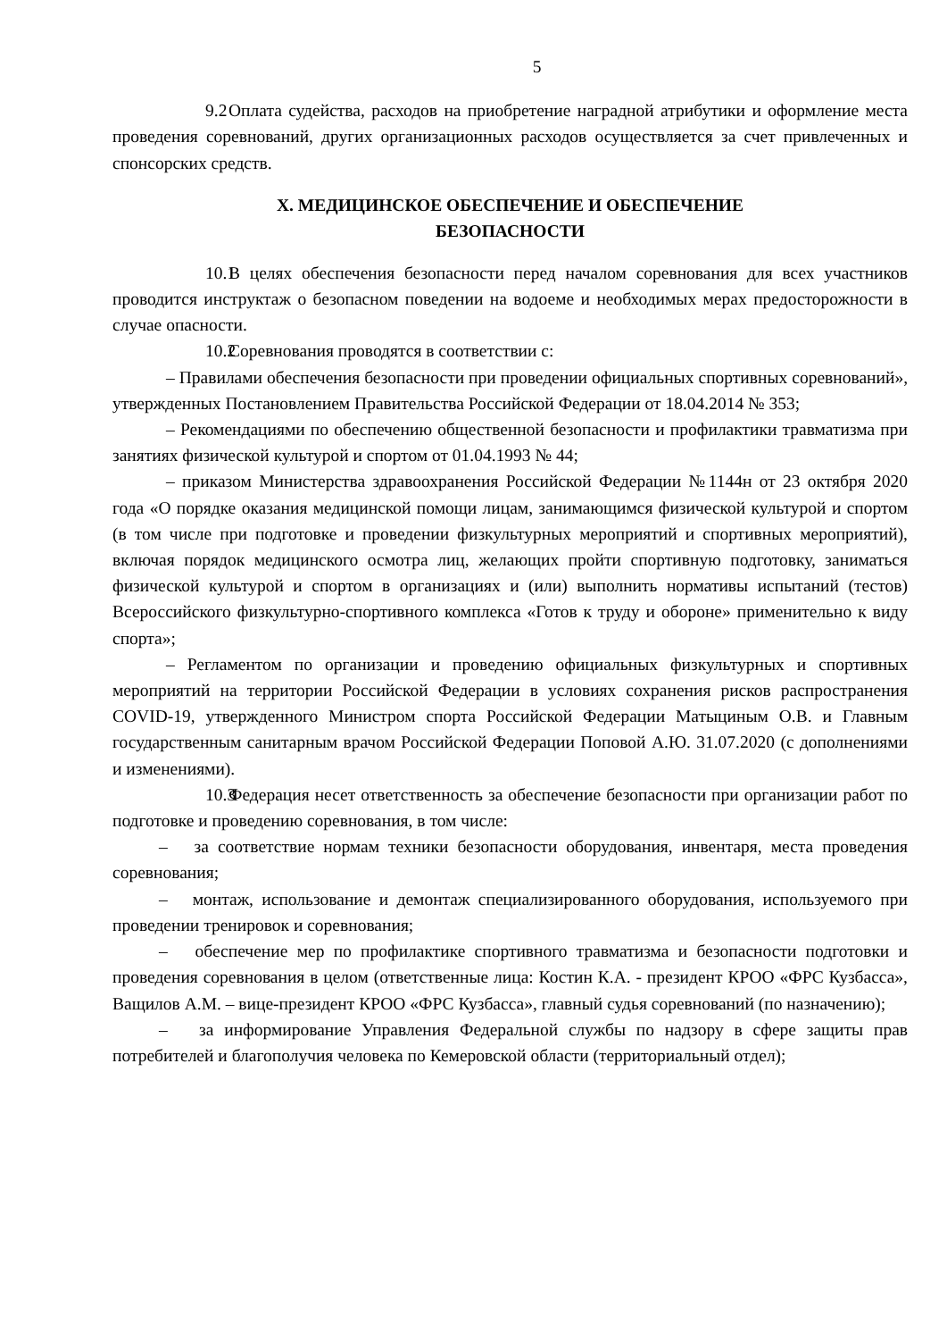5
9.2 Оплата судейства, расходов на приобретение наградной атрибутики и оформление места проведения соревнований, других организационных расходов осуществляется за счет привлеченных и спонсорских средств.
X. МЕДИЦИНСКОЕ ОБЕСПЕЧЕНИЕ И ОБЕСПЕЧЕНИЕ
БЕЗОПАСНОСТИ
10.1 В целях обеспечения безопасности перед началом соревнования для всех участников проводится инструктаж о безопасном поведении на водоеме и необходимых мерах предосторожности в случае опасности.
10.2 Соревнования проводятся в соответствии с:
– Правилами обеспечения безопасности при проведении официальных спортивных соревнований», утвержденных Постановлением Правительства Российской Федерации от 18.04.2014 № 353;
– Рекомендациями по обеспечению общественной безопасности и профилактики травматизма при занятиях физической культурой и спортом от 01.04.1993 № 44;
– приказом Министерства здравоохранения Российской Федерации №1144н от 23 октября 2020 года «О порядке оказания медицинской помощи лицам, занимающимся физической культурой и спортом (в том числе при подготовке и проведении физкультурных мероприятий и спортивных мероприятий), включая порядок медицинского осмотра лиц, желающих пройти спортивную подготовку, заниматься физической культурой и спортом в организациях и (или) выполнить нормативы испытаний (тестов) Всероссийского физкультурно-спортивного комплекса «Готов к труду и обороне» применительно к виду спорта»;
– Регламентом по организации и проведению официальных физкультурных и спортивных мероприятий на территории Российской Федерации в условиях сохранения рисков распространения COVID-19, утвержденного Министром спорта Российской Федерации Матыциным О.В. и Главным государственным санитарным врачом Российской Федерации Поповой А.Ю. 31.07.2020 (с дополнениями и изменениями).
10.3 Федерация несет ответственность за обеспечение безопасности при организации работ по подготовке и проведению соревнования, в том числе:
– за соответствие нормам техники безопасности оборудования, инвентаря, места проведения соревнования;
– монтаж, использование и демонтаж специализированного оборудования, используемого при проведении тренировок и соревнования;
– обеспечение мер по профилактике спортивного травматизма и безопасности подготовки и проведения соревнования в целом (ответственные лица: Костин К.А. - президент КРОО «ФРС Кузбасса», Ващилов А.М. – вице-президент КРОО «ФРС Кузбасса», главный судья соревнований (по назначению);
– за информирование Управления Федеральной службы по надзору в сфере защиты прав потребителей и благополучия человека по Кемеровской области (территориальный отдел);